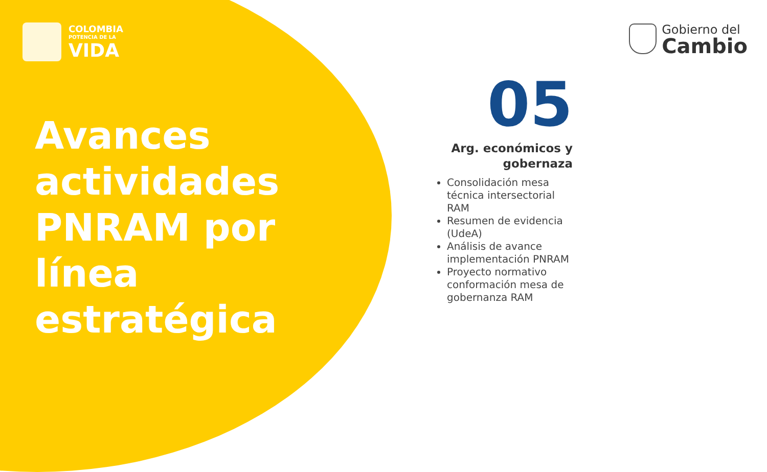COLOMBIA
POTENCIA DE LA
VIDA
Gobierno del
Cambio
Avances
actividades
PNRAM por
línea
estratégica
05
Arg. económicos y
gobernaza
Consolidación mesa técnica intersectorial RAM
Resumen de evidencia (UdeA)
Análisis de avance implementación PNRAM
Proyecto normativo conformación mesa de gobernanza RAM